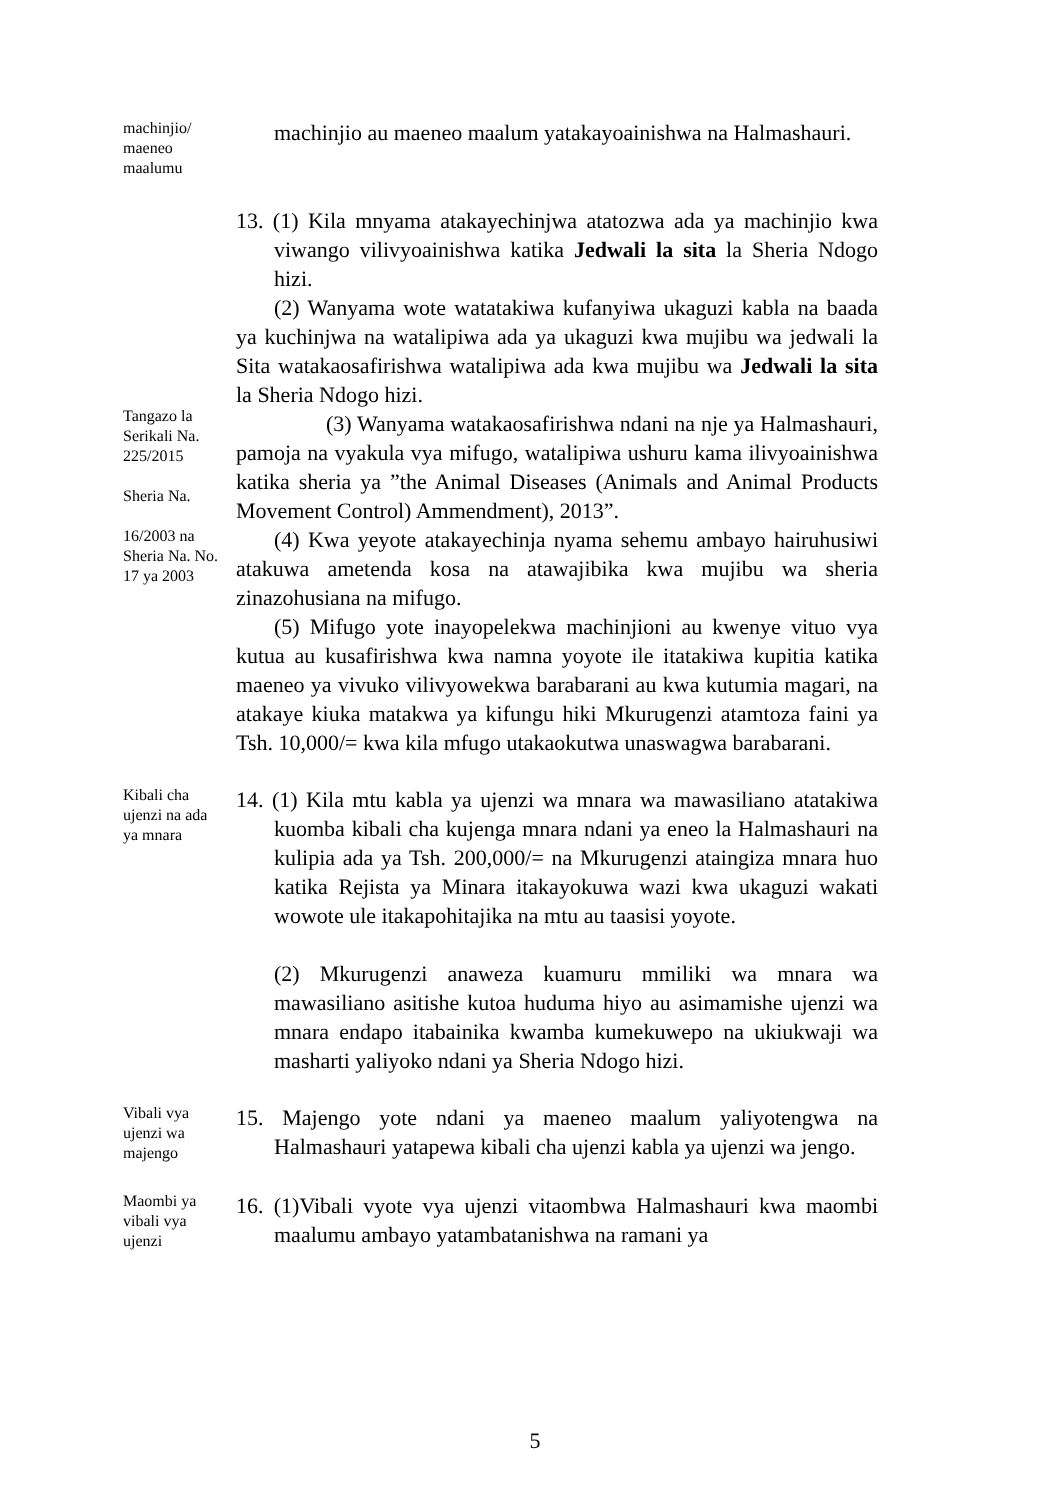machinjio/ maeneo maalumu
machinjio au maeneo maalum yatakayoainishwa na Halmashauri.
Tangazo la Serikali Na. 225/2015
Sheria Na.
16/2003 na Sheria Na. No. 17 ya 2003
13. (1) Kila mnyama atakayechinjwa atatozwa ada ya machinjio kwa viwango vilivyoainishwa katika Jedwali la sita la Sheria Ndogo hizi.
(2) Wanyama wote watatakiwa kufanyiwa ukaguzi kabla na baada ya kuchinjwa na watalipiwa ada ya ukaguzi kwa mujibu wa jedwali la Sita watakaosafirishwa watalipiwa ada kwa mujibu wa Jedwali la sita la Sheria Ndogo hizi.
(3) Wanyama watakaosafirishwa ndani na nje ya Halmashauri, pamoja na vyakula vya mifugo, watalipiwa ushuru kama ilivyoainishwa katika sheria ya ”the Animal Diseases (Animals and Animal Products Movement Control) Ammendment), 2013”.
(4) Kwa yeyote atakayechinja nyama sehemu ambayo hairuhusiwi atakuwa ametenda kosa na atawajibika kwa mujibu wa sheria zinazohusiana na mifugo.
(5) Mifugo yote inayopelekwa machinjioni au kwenye vituo vya kutua au kusafirishwa kwa namna yoyote ile itatakiwa kupitia katika maeneo ya vivuko vilivyowekwa barabarani au kwa kutumia magari, na atakaye kiuka matakwa ya kifungu hiki Mkurugenzi atamtoza faini ya Tsh. 10,000/= kwa kila mfugo utakaokutwa unaswagwa barabarani.
Kibali cha ujenzi na ada ya mnara
14. (1) Kila mtu kabla ya ujenzi wa mnara wa mawasiliano atatakiwa kuomba kibali cha kujenga mnara ndani ya eneo la Halmashauri na kulipia ada ya Tsh. 200,000/= na Mkurugenzi ataingiza mnara huo katika Rejista ya Minara itakayokuwa wazi kwa ukaguzi wakati wowote ule itakapohitajika na mtu au taasisi yoyote.
(2) Mkurugenzi anaweza kuamuru mmiliki wa mnara wa mawasiliano asitishe kutoa huduma hiyo au asimamishe ujenzi wa mnara endapo itabainika kwamba kumekuwepo na ukiukwaji wa masharti yaliyoko ndani ya Sheria Ndogo hizi.
Vibali vya ujenzi wa majengo
15. Majengo yote ndani ya maeneo maalum yaliyotengwa na Halmashauri yatapewa kibali cha ujenzi kabla ya ujenzi wa jengo.
Maombi ya vibali vya ujenzi
16. (1)Vibali vyote vya ujenzi vitaombwa Halmashauri kwa maombi maalumu ambayo yatambatanishwa na ramani ya
5